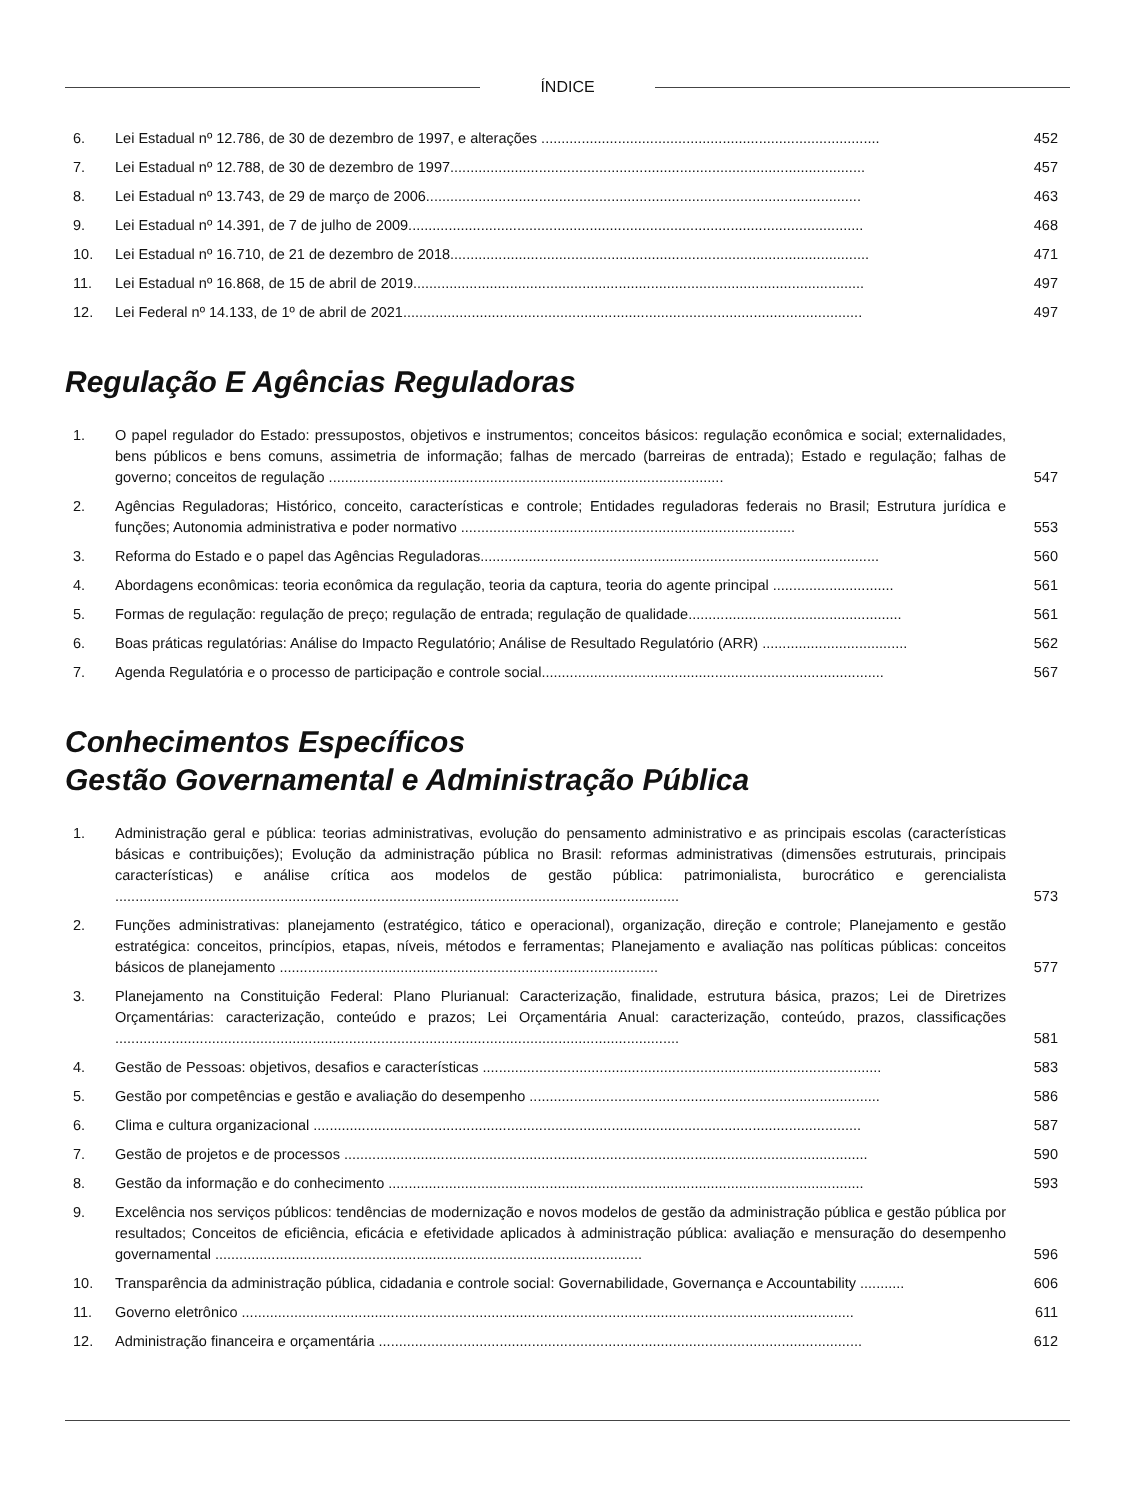ÍNDICE
6. Lei Estadual nº 12.786, de 30 de dezembro de 1997, e alterações ....................................................................................
452
7. Lei Estadual nº 12.788, de 30 de dezembro de 1997.......................................................................................................
457
8. Lei Estadual nº 13.743, de 29 de março de 2006............................................................................................................
463
9. Lei Estadual nº 14.391, de 7 de julho de 2009.................................................................................................................
468
10. Lei Estadual nº 16.710, de 21 de dezembro de 2018........................................................................................................
471
11. Lei Estadual nº 16.868, de 15 de abril de 2019................................................................................................................
497
12. Lei Federal nº 14.133, de 1º de abril de 2021..................................................................................................................
497
Regulação E Agências Reguladoras
1. O papel regulador do Estado: pressupostos, objetivos e instrumentos; conceitos básicos: regulação econômica e social; externalidades, bens públicos e bens comuns, assimetria de informação; falhas de mercado (barreiras de entrada); Estado e regulação; falhas de governo; conceitos de regulação ..................................................................................................
547
2. Agências Reguladoras; Histórico, conceito, características e controle; Entidades reguladoras federais no Brasil; Estrutura jurídica e funções; Autonomia administrativa e poder normativo ...................................................................................
553
3. Reforma do Estado e o papel das Agências Reguladoras...................................................................................................
560
4. Abordagens econômicas: teoria econômica da regulação, teoria da captura, teoria do agente principal ..............................
561
5. Formas de regulação: regulação de preço; regulação de entrada; regulação de qualidade.....................................................
561
6. Boas práticas regulatórias: Análise do Impacto Regulatório; Análise de Resultado Regulatório (ARR) ....................................
562
7. Agenda Regulatória e o processo de participação e controle social.....................................................................................
567
Conhecimentos Específicos
Gestão Governamental e Administração Pública
1. Administração geral e pública: teorias administrativas, evolução do pensamento administrativo e as principais escolas (características básicas e contribuições); Evolução da administração pública no Brasil: reformas administrativas (dimensões estruturais, principais características) e análise crítica aos modelos de gestão pública: patrimonialista, burocrático e gerencialista ............................................................................................................................................
573
2. Funções administrativas: planejamento (estratégico, tático e operacional), organização, direção e controle; Planejamento e gestão estratégica: conceitos, princípios, etapas, níveis, métodos e ferramentas; Planejamento e avaliação nas políticas públicas: conceitos básicos de planejamento ..............................................................................................
577
3. Planejamento na Constituição Federal: Plano Plurianual: Caracterização, finalidade, estrutura básica, prazos; Lei de Diretrizes Orçamentárias: caracterização, conteúdo e prazos; Lei Orçamentária Anual: caracterização, conteúdo, prazos, classificações ............................................................................................................................................
581
4. Gestão de Pessoas: objetivos, desafios e características ...................................................................................................
583
5. Gestão por competências e gestão e avaliação do desempenho .......................................................................................
586
6. Clima e cultura organizacional ........................................................................................................................................
587
7. Gestão de projetos e de processos ..................................................................................................................................
590
8. Gestão da informação e do conhecimento ......................................................................................................................
593
9. Excelência nos serviços públicos: tendências de modernização e novos modelos de gestão da administração pública e gestão pública por resultados; Conceitos de eficiência, eficácia e efetividade aplicados à administração pública: avaliação e mensuração do desempenho governamental ..........................................................................................................
596
10. Transparência da administração pública, cidadania e controle social: Governabilidade, Governança e Accountability ...........
606
11. Governo eletrônico ........................................................................................................................................................
611
12. Administração financeira e orçamentária ........................................................................................................................
612